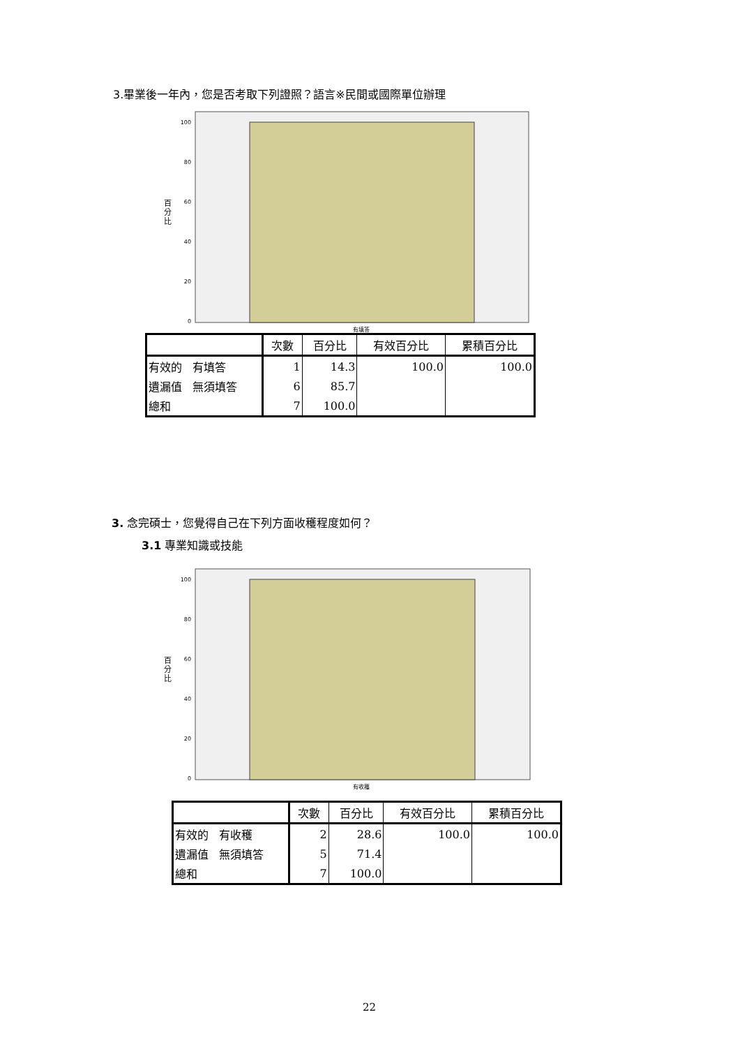3.畢業後一年內，您是否考取下列證照？語言※民間或國際單位辦理
100
80
60
40
20
0
百
分
比
有填答
| | 次數 | 百分比 | 有效百分比 | 累積百分比 |
| --- | --- | --- | --- | --- |
| 有效的 有填答 | 1 | 14.3 | 100.0 | 100.0 |
| 遺漏值 無須填答 | 6 | 85.7 | | |
| 總和 | 7 | 100.0 | | |
3. 念完碩士，您覺得自己在下列方面收穫程度如何？
3.1 專業知識或技能
100
80
60
40
20
0
百
分
比
有收穫
| | 次數 | 百分比 | 有效百分比 | 累積百分比 |
| --- | --- | --- | --- | --- |
| 有效的 有收穫 | 2 | 28.6 | 100.0 | 100.0 |
| 遺漏值 無須填答 | 5 | 71.4 | | |
| 總和 | 7 | 100.0 | | |
22